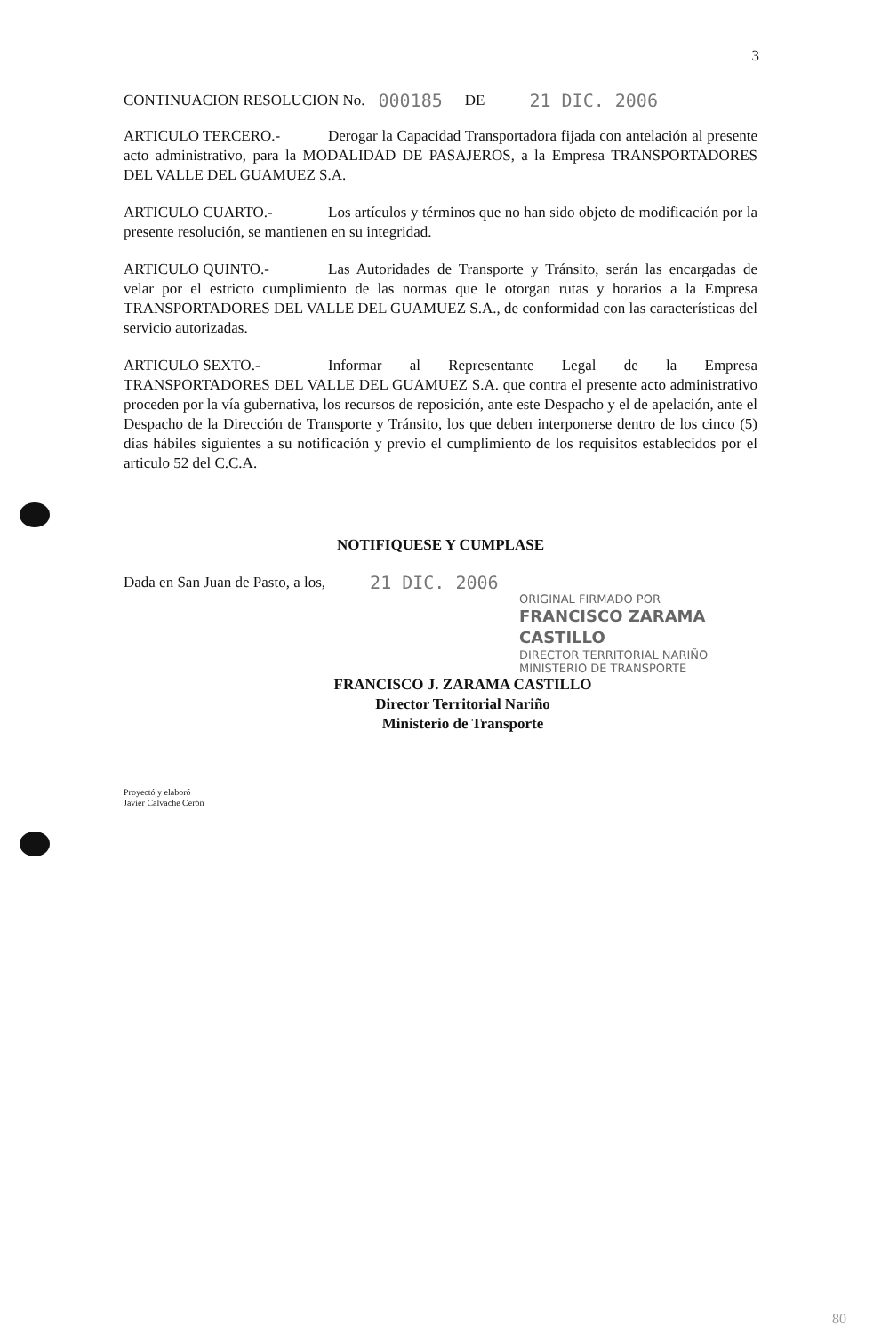3
CONTINUACION RESOLUCION No. 000185 DE 21 DIC. 2006
ARTICULO TERCERO.- Derogar la Capacidad Transportadora fijada con antelación al presente acto administrativo, para la MODALIDAD DE PASAJEROS, a la Empresa TRANSPORTADORES DEL VALLE DEL GUAMUEZ S.A.
ARTICULO CUARTO.- Los artículos y términos que no han sido objeto de modificación por la presente resolución, se mantienen en su integridad.
ARTICULO QUINTO.- Las Autoridades de Transporte y Tránsito, serán las encargadas de velar por el estricto cumplimiento de las normas que le otorgan rutas y horarios a la Empresa TRANSPORTADORES DEL VALLE DEL GUAMUEZ S.A., de conformidad con las características del servicio autorizadas.
ARTICULO SEXTO.- Informar al Representante Legal de la Empresa TRANSPORTADORES DEL VALLE DEL GUAMUEZ S.A. que contra el presente acto administrativo proceden por la vía gubernativa, los recursos de reposición, ante este Despacho y el de apelación, ante el Despacho de la Dirección de Transporte y Tránsito, los que deben interponerse dentro de los cinco (5) días hábiles siguientes a su notificación y previo el cumplimiento de los requisitos establecidos por el articulo 52 del C.C.A.
NOTIFIQUESE Y CUMPLASE
Dada en San Juan de Pasto, a los, 21 DIC. 2006
ORIGINAL FIRMADO POR
FRANCISCO ZARAMA CASTILLO
DIRECTOR TERRITORIAL NARIÑO
MINISTERIO DE TRANSPORTE
FRANCISCO J. ZARAMA CASTILLO
Director Territorial Nariño
Ministerio de Transporte
Proyectó y elaboró
Javier Calvache Cerón
80